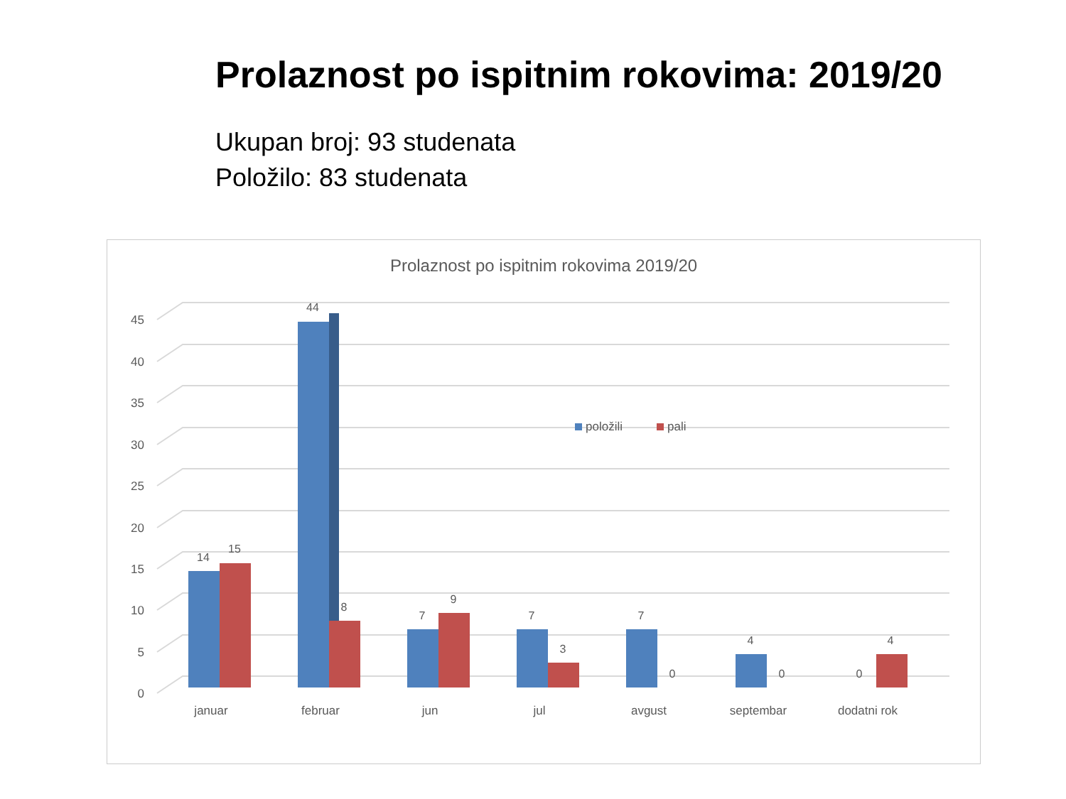Prolaznost po ispitnim rokovima: 2019/20
Ukupan broj: 93 studenata
Položilo: 83 studenata
Prolaznost po ispitnim rokovima 2019/20
0
5
10
15
20
25
30
35
40
45
14
15
44
8
7
9
7
3
7
0
4
0
0
4
januar
februar
jun
jul
avgust
septembar
dodatni rok
položili
pali